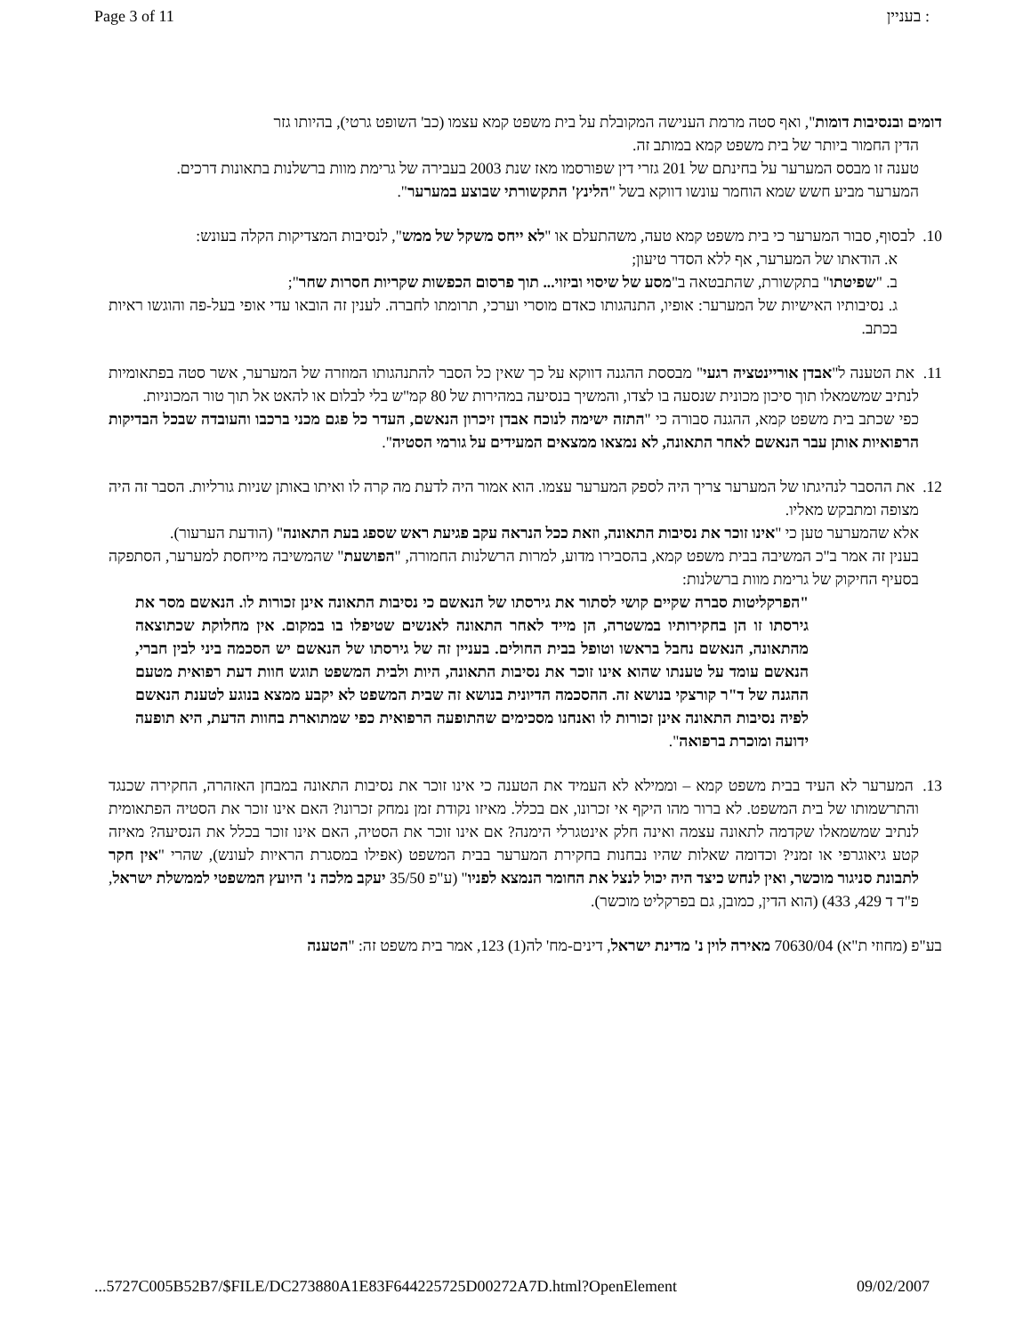Page 3 of 11 בעניין :
דומים ובנסיבות דומות", ואף סטה מרמת הענישה המקובלת על בית משפט קמא עצמו (כב' השופט גרטי), בהיותו גזר
הדין החמור ביותר של בית משפט קמא במותב זה.
טענה זו מבסס המערער על בחינתם של 201 גזרי דין שפורסמו מאז שנת 2003 בעבירה של גרימת מוות ברשלנות בתאונות דרכים.
המערער מביע חשש שמא הוחמר עונשו דווקא בשל "הלינץ' התקשורתי שבוצע במערער".
10. לבסוף, סבור המערער כי בית משפט קמא טעה, משהתעלם או "לא ייחס משקל של ממש", לנסיבות המצדיקות הקלה בעונש:
א. הודאתו של המערער, אף ללא הסדר טיעון;
ב. "שפיטתו" בתקשורת, שהתבטאה ב"מסע של שיסוי וביזוי... תוך פרסום הכפשות שקריות חסרות שחר";
ג. נסיבותיו האישיות של המערער: אופיו, התנהגותו כאדם מוסרי וערכי, תרומתו לחברה. לענין זה הובאו עדי אופי בעל-פה והוגשו ראיות בכתב.
11. את הטענה ל"אבדן אוריינטציה רגעי" מבססת ההגנה דווקא על כך שאין כל הסבר להתנהגותו המוזרה של המערער, אשר סטה בפתאומיות לנתיב שמשמאלו תוך סיכון מכונית שנסעה בו לצדו, והמשיך בנסיעה במהירות של 80 קמ"ש בלי לבלום או להאט אל תוך טור המכוניות.
כפי שכתב בית משפט קמא, ההגנה סבורה כי "התזה ישימה לנוכח אבדן זיכרון הנאשם, העדר כל פגם מכני ברכבו והעובדה שבכל הבדיקות הרפואיות אותן עבר הנאשם לאחר התאונה, לא נמצאו ממצאים המעידים על גורמי הסטיה".
12. את ההסבר לנהיגתו של המערער צריך היה לספק המערער עצמו. הוא אמור היה לדעת מה קרה לו ואיתו באותן שניות גורליות. הסבר זה היה מצופה ומתבקש מאליו.
אלא שהמערער טען כי "אינו זוכר את נסיבות התאונה, וזאת ככל הנראה עקב פגיעת ראש שספג בעת התאונה" (הודעת הערעור).
בענין זה אמר ב"כ המשיבה בבית משפט קמא, בהסבירו מדוע, למרות הרשלנות החמורה, "הפושעת" שהמשיבה מייחסת למערער, הסתפקה בסעיף החיקוק של גרימת מוות ברשלנות:
"הפרקליטות סברה שקיים קושי לסתור את גירסתו של הנאשם כי נסיבות התאונה אינן זכורות לו. הנאשם מסר את גירסתו זו הן בחקירותיו במשטרה, הן מייד לאחר התאונה לאנשים שטיפלו בו במקום. אין מחלוקת שכתוצאה מהתאונה, הנאשם נחבל בראשו וטופל בבית החולים. בעניין זה של גירסתו של הנאשם יש הסכמה ביני לבין חברי, הנאשם עומד על טענתו שהוא אינו זוכר את נסיבות התאונה, היות ולבית המשפט תוגש חוות דעת רפואית מטעם ההגנה של ד"ר קורצקי בנושא זה. ההסכמה הדיונית בנושא זה שבית המשפט לא יקבע ממצא בנוגע לטענת הנאשם לפיה נסיבות התאונה אינן זכורות לו ואנחנו מסכימים שהתופעה הרפואית כפי שמתוארת בחוות הדעת, היא תופעה ידועה ומוכרת ברפואה".
13. המערער לא העיד בבית משפט קמא – וממילא לא העמיד את הטענה כי אינו זוכר את נסיבות התאונה במבחן האזהרה, החקירה שכנגד והתרשמותו של בית המשפט. לא ברור מהו היקף אי זכרונו, אם בכלל. מאיזו נקודת זמן נמחק זכרונו? האם אינו זוכר את הסטיה הפתאומית לנתיב שמשמאלו שקדמה לתאונה עצמה ואינה חלק אינטגרלי הימנה? אם אינו זוכר את הסטיה, האם אינו זוכר בכלל את הנסיעה? מאיזה קטע גיאוגרפי או זמני? וכדומה שאלות שהיו נבחנות בחקירת המערער בבית המשפט (אפילו במסגרת הראיות לעונש), שהרי "אין חקר לתבונת סניגור מוכשר, ואין לנחש כיצד היה יכול לנצל את החומר הנמצא לפניו" (ע"פ 35/50 יעקב מלכה נ' היועץ המשפטי לממשלת ישראל, פ"ד ד 429, 433) (הוא הדין, כמובן, גם בפרקליט מוכשר).
בע"פ (מחוזי ת"א) 70630/04 מאירה לוין נ' מדינת ישראל, דינים-מח' לה(1) 123, אמר בית משפט זה: "הטענה
...5727C005B52B7/$FILE/DC273880A1E83F644225725D00272A7D.html?OpenElement 09/02/2007